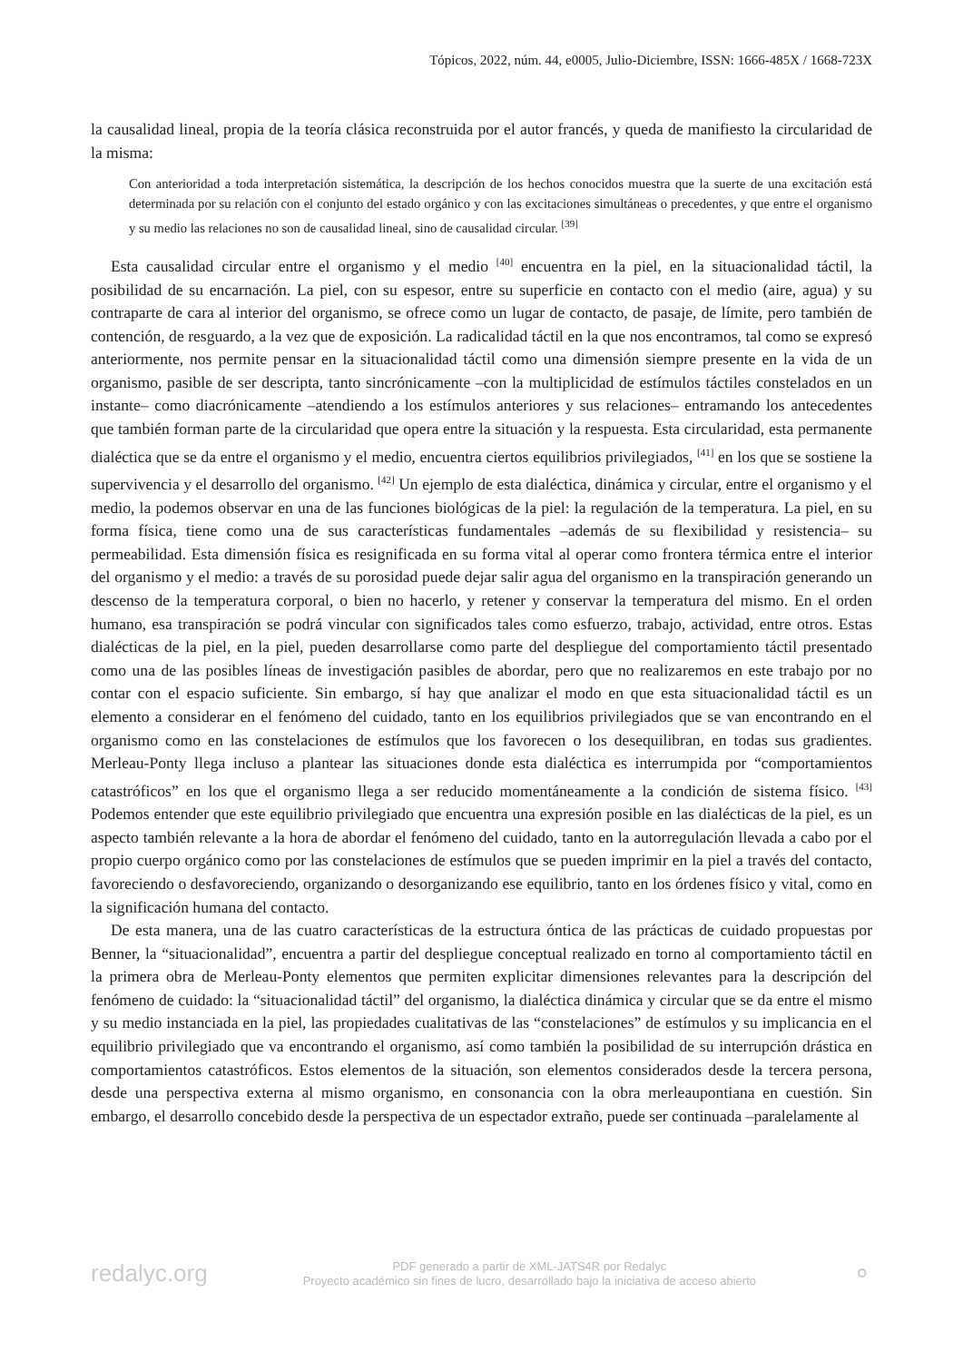Tópicos, 2022, núm. 44, e0005, Julio-Diciembre, ISSN: 1666-485X / 1668-723X
la causalidad lineal, propia de la teoría clásica reconstruida por el autor francés, y queda de manifiesto la circularidad de la misma:
Con anterioridad a toda interpretación sistemática, la descripción de los hechos conocidos muestra que la suerte de una excitación está determinada por su relación con el conjunto del estado orgánico y con las excitaciones simultáneas o precedentes, y que entre el organismo y su medio las relaciones no son de causalidad lineal, sino de causalidad circular. <sup>[39]</sup>
Esta causalidad circular entre el organismo y el medio <sup>[40]</sup> encuentra en la piel, en la situacionalidad táctil, la posibilidad de su encarnación. La piel, con su espesor, entre su superficie en contacto con el medio (aire, agua) y su contraparte de cara al interior del organismo, se ofrece como un lugar de contacto, de pasaje, de límite, pero también de contención, de resguardo, a la vez que de exposición. La radicalidad táctil en la que nos encontramos, tal como se expresó anteriormente, nos permite pensar en la situacionalidad táctil como una dimensión siempre presente en la vida de un organismo, pasible de ser descripta, tanto sincrónicamente –con la multiplicidad de estímulos táctiles constelados en un instante– como diacrónicamente –atendiendo a los estímulos anteriores y sus relaciones– entramando los antecedentes que también forman parte de la circularidad que opera entre la situación y la respuesta. Esta circularidad, esta permanente dialéctica que se da entre el organismo y el medio, encuentra ciertos equilibrios privilegiados, <sup>[41]</sup> en los que se sostiene la supervivencia y el desarrollo del organismo. <sup>[42]</sup> Un ejemplo de esta dialéctica, dinámica y circular, entre el organismo y el medio, la podemos observar en una de las funciones biológicas de la piel: la regulación de la temperatura. La piel, en su forma física, tiene como una de sus características fundamentales –además de su flexibilidad y resistencia– su permeabilidad. Esta dimensión física es resignificada en su forma vital al operar como frontera térmica entre el interior del organismo y el medio: a través de su porosidad puede dejar salir agua del organismo en la transpiración generando un descenso de la temperatura corporal, o bien no hacerlo, y retener y conservar la temperatura del mismo. En el orden humano, esa transpiración se podrá vincular con significados tales como esfuerzo, trabajo, actividad, entre otros. Estas dialécticas de la piel, en la piel, pueden desarrollarse como parte del despliegue del comportamiento táctil presentado como una de las posibles líneas de investigación pasibles de abordar, pero que no realizaremos en este trabajo por no contar con el espacio suficiente. Sin embargo, sí hay que analizar el modo en que esta situacionalidad táctil es un elemento a considerar en el fenómeno del cuidado, tanto en los equilibrios privilegiados que se van encontrando en el organismo como en las constelaciones de estímulos que los favorecen o los desequilibran, en todas sus gradientes. Merleau-Ponty llega incluso a plantear las situaciones donde esta dialéctica es interrumpida por “comportamientos catastróficos” en los que el organismo llega a ser reducido momentáneamente a la condición de sistema físico. <sup>[43]</sup> Podemos entender que este equilibrio privilegiado que encuentra una expresión posible en las dialécticas de la piel, es un aspecto también relevante a la hora de abordar el fenómeno del cuidado, tanto en la autorregulación llevada a cabo por el propio cuerpo orgánico como por las constelaciones de estímulos que se pueden imprimir en la piel a través del contacto, favoreciendo o desfavoreciendo, organizando o desorganizando ese equilibrio, tanto en los órdenes físico y vital, como en la significación humana del contacto.
De esta manera, una de las cuatro características de la estructura óntica de las prácticas de cuidado propuestas por Benner, la “situacionalidad”, encuentra a partir del despliegue conceptual realizado en torno al comportamiento táctil en la primera obra de Merleau-Ponty elementos que permiten explicitar dimensiones relevantes para la descripción del fenómeno de cuidado: la “situacionalidad táctil” del organismo, la dialéctica dinámica y circular que se da entre el mismo y su medio instanciada en la piel, las propiedades cualitativas de las “constelaciones” de estímulos y su implicancia en el equilibrio privilegiado que va encontrando el organismo, así como también la posibilidad de su interrupción drástica en comportamientos catastróficos. Estos elementos de la situación, son elementos considerados desde la tercera persona, desde una perspectiva externa al mismo organismo, en consonancia con la obra merleaupontiana en cuestión. Sin embargo, el desarrollo concebido desde la perspectiva de un espectador extraño, puede ser continuada –paralelamente al
redalyc.org
PDF generado a partir de XML-JATS4R por Redalyc
Proyecto académico sin fines de lucro, desarrollado bajo la iniciativa de acceso abierto
⚬